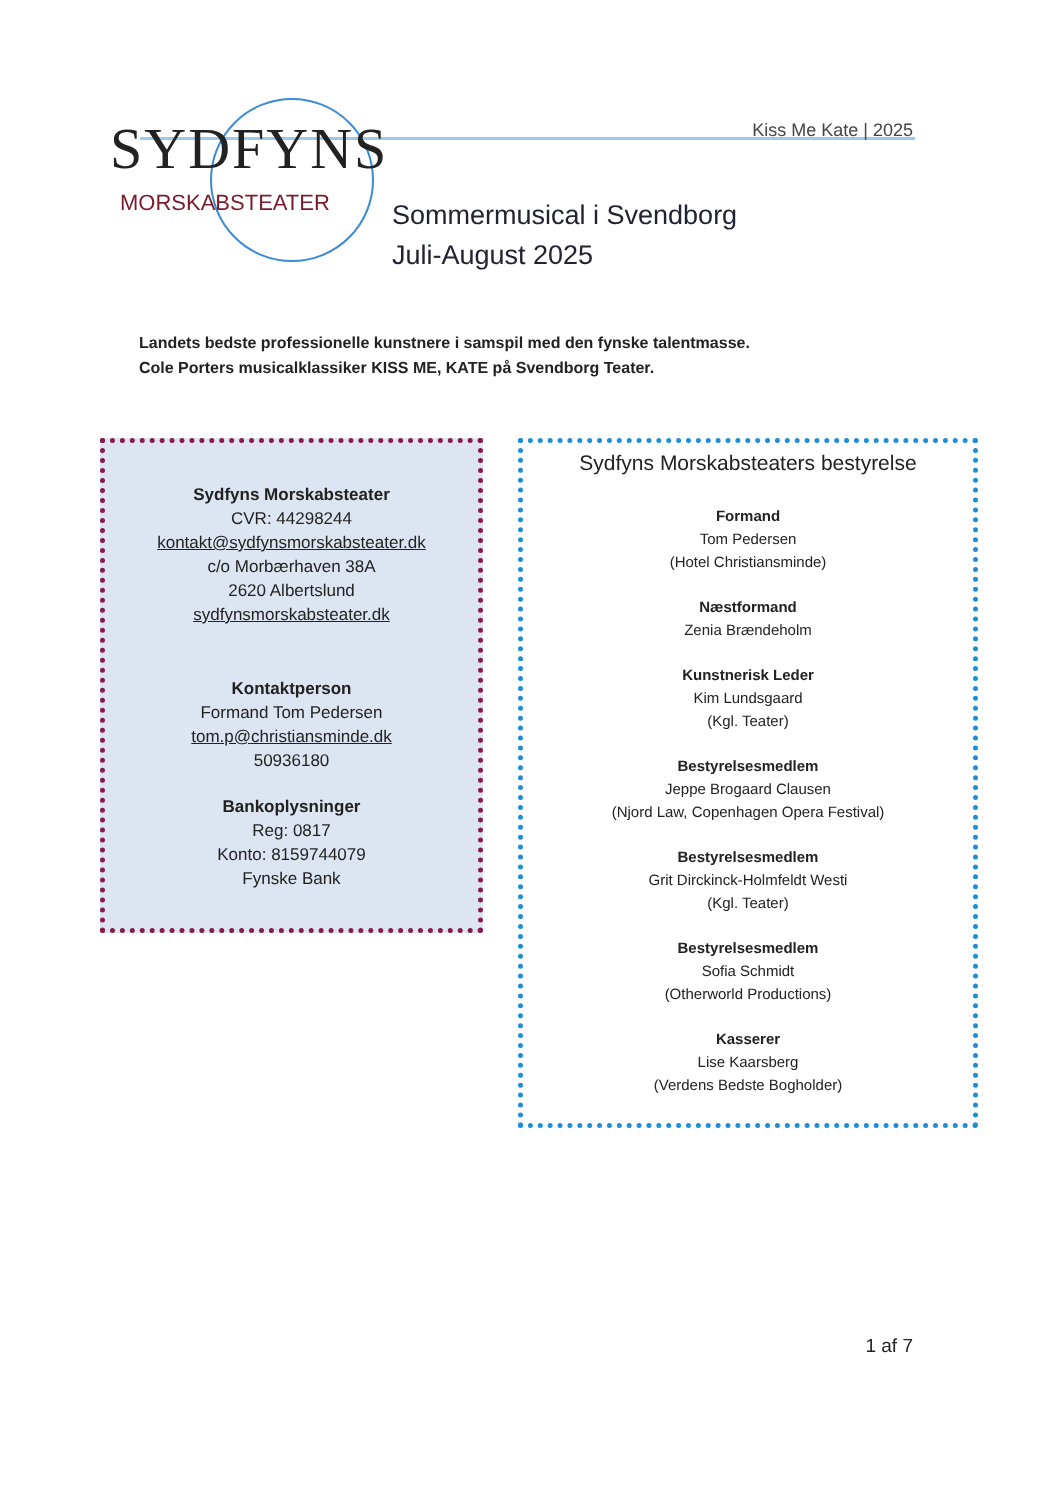SYDFYNS
MORSKABSTEATER
Kiss Me Kate | 2025
Sommermusical i Svendborg
Juli-August 2025
Landets bedste professionelle kunstnere i samspil med den fynske talentmasse.
Cole Porters musicalklassiker KISS ME, KATE på Svendborg Teater.
Sydfyns Morskabsteater
CVR: 44298244
kontakt@sydfynsmorskabsteater.dk
c/o Morbærhaven 38A
2620 Albertslund
sydfynsmorskabsteater.dk
Kontaktperson
Formand Tom Pedersen
tom.p@christiansminde.dk
50936180
Bankoplysninger
Reg: 0817
Konto: 8159744079
Fynske Bank
Sydfyns Morskabsteaters bestyrelse
Formand
Tom Pedersen
(Hotel Christiansminde)
Næstformand
Zenia Brændeholm
Kunstnerisk Leder
Kim Lundsgaard
(Kgl. Teater)
Bestyrelsesmedlem
Jeppe Brogaard Clausen
(Njord Law, Copenhagen Opera Festival)
Bestyrelsesmedlem
Grit Dirckinck-Holmfeldt Westi
(Kgl. Teater)
Bestyrelsesmedlem
Sofia Schmidt
(Otherworld Productions)
Kasserer
Lise Kaarsberg
(Verdens Bedste Bogholder)
1 af 7